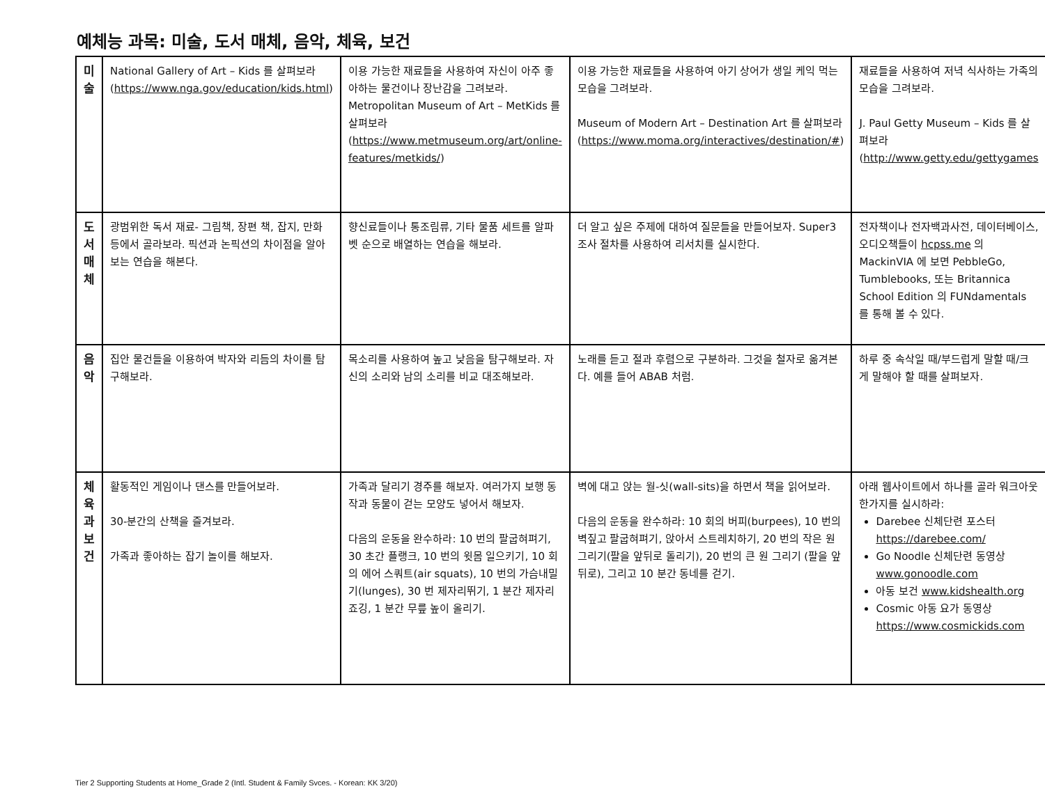예체능 과목: 미술, 도서 매체, 음악, 체육, 보건
| 미술 | National Gallery of Art – Kids 를 살펴보라 ( https://www.nga.gov/education/kids.html ) | 이용 가능한 재료들을 사용하여 자신이 아주 좋아하는 물건이나 장난감을 그려보라. Metropolitan Museum of Art – MetKids 를 살펴보라 ( https://www.metmuseum.org/art/online-features/metkids/ ) | 이용 가능한 재료들을 사용하여 아기 상어가 생일 케익 먹는 모습을 그려보라. Museum of Modern Art – Destination Art 를 살펴보라 ( https://www.moma.org/interactives/destination/# ) | 재료들을 사용하여 저녁 식사하는 가족의 모습을 그려보라. J. Paul Getty Museum – Kids 를 살펴보라 ( http://www.getty.edu/gettygames |
| 도서 매체 | 광범위한 독서 재료- 그림책, 장편 책, 잡지, 만화 등에서 골라보라. 픽션과 논픽션의 차이점을 알아보는 연습을 해본다. | 향신료들이나 통조림류, 기타 물품 세트를 알파벳 순으로 배열하는 연습을 해보라. | 더 알고 싶은 주제에 대하여 질문들을 만들어보자. Super3 조사 절차를 사용하여 리서치를 실시한다. | 전자책이나 전자백과사전, 데이터베이스, 오디오책들이 hcpss.me 의 MackinVIA 에 보면 PebbleGo, Tumblebooks, 또는 Britannica School Edition 의 FUNdamentals 를 통해 볼 수 있다. |
| 음악 | 집안 물건들을 이용하여 박자와 리듬의 차이를 탐구해보라. | 목소리를 사용하여 높고 낮음을 탐구해보라. 자신의 소리와 남의 소리를 비교 대조해보라. | 노래를 듣고 절과 후렴으로 구분하라. 그것을 철자로 옮겨본다. 예를 들어 ABAB 처럼. | 하루 중 속삭일 때/부드럽게 말할 때/크게 말해야 할 때를 살펴보자. |
| 체육과 보건 | 활동적인 게임이나 댄스를 만들어보라. 30-분간의 산책을 즐겨보라. 가족과 좋아하는 잡기 놀이를 해보자. | 가족과 달리기 경주를 해보자. 여러가지 보행 동작과 동물이 걷는 모양도 넣어서 해보자. 다음의 운동을 완수하라: 10 번의 팔굽혀펴기, 30 초간 플랭크, 10 번의 윗몸 일으키기, 10 회의 에어 스쿼트(air squats), 10 번의 가슴내밀기(lunges), 30 번 제자리뛰기, 1 분간 제자리 죠깅, 1 분간 무릎 높이 올리기. | 벽에 대고 앉는 월-싯(wall-sits)을 하면서 책을 읽어보라. 다음의 운동을 완수하라: 10 회의 버피(burpees), 10 번의 벽짚고 팔굽혀펴기, 앉아서 스트레치하기, 20 번의 작은 원 그리기(팔을 앞뒤로 돌리기), 20 번의 큰 원 그리기 (팔을 앞뒤로), 그리고 10 분간 동네를 걷기. | 아래 웹사이트에서 하나를 골라 워크아웃 한가지를 실시하라: Darebee 신체단련 포스터 https://darebee.com/ Go Noodle 신체단련 동영상 www.gonoodle.com 아동 보건 www.kidshealth.org Cosmic 아동 요가 동영상 https://www.cosmickids.com |
Tier 2 Supporting Students at Home_Grade 2 (Intl. Student & Family Svces. - Korean: KK 3/20)